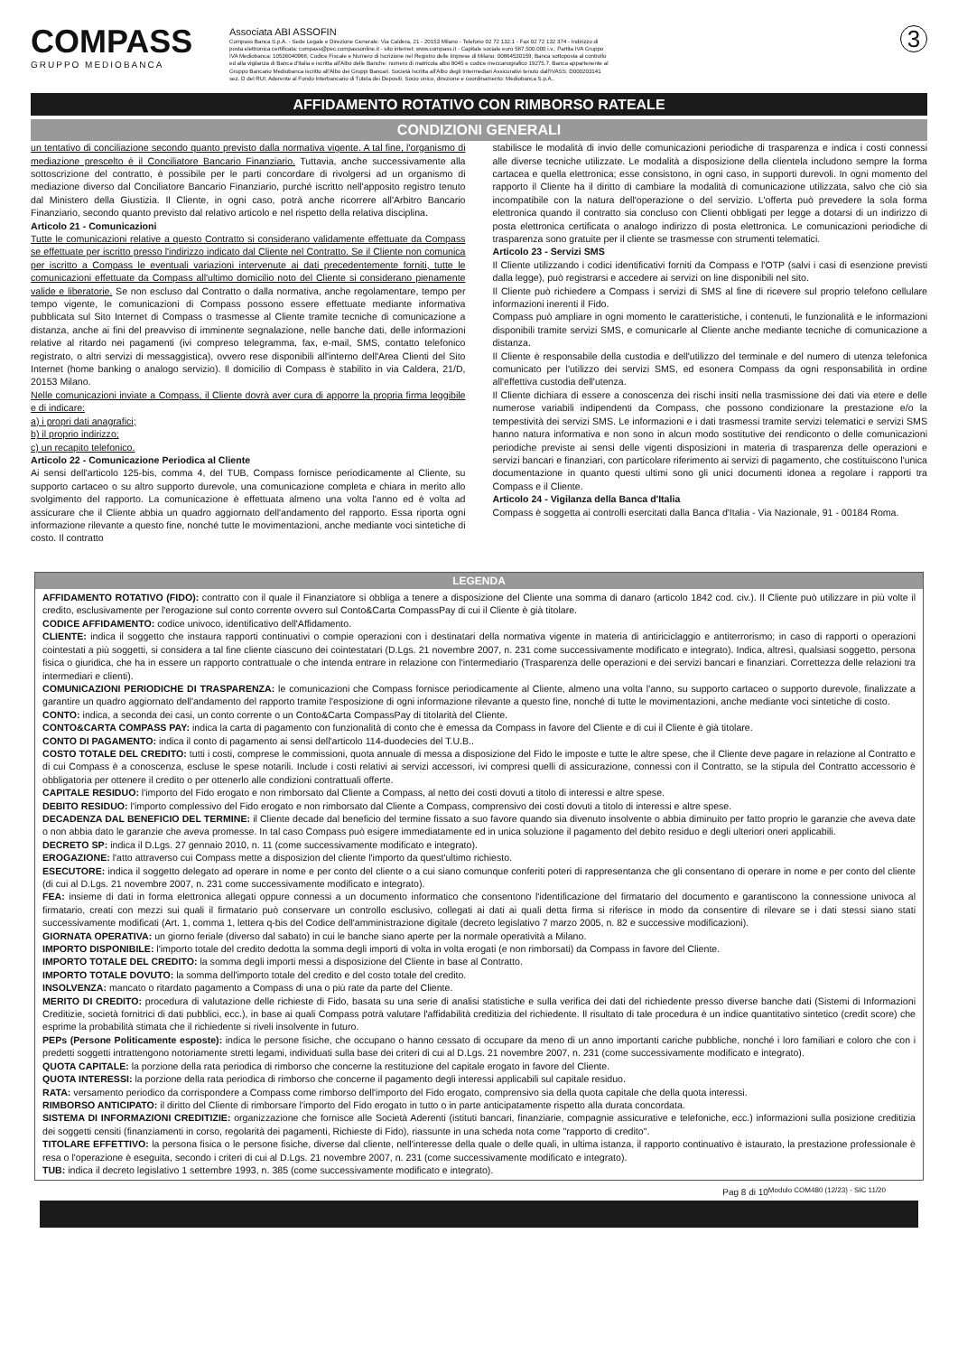COMPASS
GRUPPO MEDIOBANCA
Associata ABI ASSOFIN
Compass Banca S.p.A. - Sede Legale e Direzione Generale: Via Caldera, 21 - 20153 Milano - Telefono 02 72 132.1 - Fax 02 72 132 374 - Indirizzo di posta elettronica certificata: compass@pec.compassonline.it - sito internet: www.compass.it - Capitale sociale euro 587.500.000 i.v.; Partita IVA Gruppo IVA Mediobanca: 10536040966; Codice Fiscale e Numero di Iscrizione nel Registro delle Imprese di Milano: 00864530159; Banca sottoposta al controllo ed alla vigilanza di Banca d'Italia e iscritta all'Albo delle Banche: numero di matricola albo 8045 e codice meccanografico 19275.7. Banca appartenente al Gruppo Bancario Mediobanca iscritto all'Albo dei Gruppi Bancari. Società Iscritta all'Albo degli Intermediari Assicurativi tenuto dall'IVASS: D000203141 sez. D del RUI; Aderente al Fondo Interbancario di Tutela dei Depositi; Socio unico, direzione e coordinamento: Mediobanca S.p.A..
3
AFFIDAMENTO ROTATIVO CON RIMBORSO RATEALE
CONDIZIONI GENERALI
un tentativo di conciliazione secondo quanto previsto dalla normativa vigente. A tal fine, l'organismo di mediazione prescelto è il Conciliatore Bancario Finanziario. Tuttavia, anche successivamente alla sottoscrizione del contratto, è possibile per le parti concordare di rivolgersi ad un organismo di mediazione diverso dal Conciliatore Bancario Finanziario, purché iscritto nell'apposito registro tenuto dal Ministero della Giustizia. Il Cliente, in ogni caso, potrà anche ricorrere all'Arbitro Bancario Finanziario, secondo quanto previsto dal relativo articolo e nel rispetto della relativa disciplina.
Articolo 21 - Comunicazioni
Tutte le comunicazioni relative a questo Contratto si considerano validamente effettuate da Compass se effettuate per iscritto presso l'indirizzo indicato dal Cliente nel Contratto. Se il Cliente non comunica per iscritto a Compass le eventuali variazioni intervenute ai dati precedentemente forniti, tutte le comunicazioni effettuate da Compass all'ultimo domicilio noto del Cliente si considerano pienamente valide e liberatorie. Se non escluso dal Contratto o dalla normativa, anche regolamentare, tempo per tempo vigente, le comunicazioni di Compass possono essere effettuate mediante informativa pubblicata sul Sito Internet di Compass o trasmesse al Cliente tramite tecniche di comunicazione a distanza, anche ai fini del preavviso di imminente segnalazione, nelle banche dati, delle informazioni relative al ritardo nei pagamenti (ivi compreso telegramma, fax, e-mail, SMS, contatto telefonico registrato, o altri servizi di messaggistica), ovvero rese disponibili all'interno dell'Area Clienti del Sito Internet (home banking o analogo servizio). Il domicilio di Compass è stabilito in via Caldera, 21/D, 20153 Milano.
Nelle comunicazioni inviate a Compass, il Cliente dovrà aver cura di apporre la propria firma leggibile e di indicare:
a) i propri dati anagrafici;
b) il proprio indirizzo;
c) un recapito telefonico.
Articolo 22 - Comunicazione Periodica al Cliente
Ai sensi dell'articolo 125-bis, comma 4, del TUB, Compass fornisce periodicamente al Cliente, su supporto cartaceo o su altro supporto durevole, una comunicazione completa e chiara in merito allo svolgimento del rapporto. La comunicazione è effettuata almeno una volta l'anno ed è volta ad assicurare che il Cliente abbia un quadro aggiornato dell'andamento del rapporto. Essa riporta ogni informazione rilevante a questo fine, nonché tutte le movimentazioni, anche mediante voci sintetiche di costo. Il contratto
stabilisce le modalità di invio delle comunicazioni periodiche di trasparenza e indica i costi connessi alle diverse tecniche utilizzate. Le modalità a disposizione della clientela includono sempre la forma cartacea e quella elettronica; esse consistono, in ogni caso, in supporti durevoli. In ogni momento del rapporto il Cliente ha il diritto di cambiare la modalità di comunicazione utilizzata, salvo che ciò sia incompatibile con la natura dell'operazione o del servizio. L'offerta può prevedere la sola forma elettronica quando il contratto sia concluso con Clienti obbligati per legge a dotarsi di un indirizzo di posta elettronica certificata o analogo indirizzo di posta elettronica. Le comunicazioni periodiche di trasparenza sono gratuite per il cliente se trasmesse con strumenti telematici.
Articolo 23 - Servizi SMS
Il Cliente utilizzando i codici identificativi forniti da Compass e l'OTP (salvi i casi di esenzione previsti dalla legge), può registrarsi e accedere ai servizi on line disponibili nel sito.
Il Cliente può richiedere a Compass i servizi di SMS al fine di ricevere sul proprio telefono cellulare informazioni inerenti il Fido.
Compass può ampliare in ogni momento le caratteristiche, i contenuti, le funzionalità e le informazioni disponibili tramite servizi SMS, e comunicarle al Cliente anche mediante tecniche di comunicazione a distanza.
Il Cliente è responsabile della custodia e dell'utilizzo del terminale e del numero di utenza telefonica comunicato per l'utilizzo dei servizi SMS, ed esonera Compass da ogni responsabilità in ordine all'effettiva custodia dell'utenza.
Il Cliente dichiara di essere a conoscenza dei rischi insiti nella trasmissione dei dati via etere e delle numerose variabili indipendenti da Compass, che possono condizionare la prestazione e/o la tempestività dei servizi SMS. Le informazioni e i dati trasmessi tramite servizi telematici e servizi SMS hanno natura informativa e non sono in alcun modo sostitutive dei rendiconto o delle comunicazioni periodiche previste ai sensi delle vigenti disposizioni in materia di trasparenza delle operazioni e servizi bancari e finanziari, con particolare riferimento ai servizi di pagamento, che costituiscono l'unica documentazione in quanto questi ultimi sono gli unici documenti idonea a regolare i rapporti tra Compass e il Cliente.
Articolo 24 - Vigilanza della Banca d'Italia
Compass è soggetta ai controlli esercitati dalla Banca d'Italia - Via Nazionale, 91 - 00184 Roma.
LEGENDA
AFFIDAMENTO ROTATIVO (FIDO): contratto con il quale il Finanziatore si obbliga a tenere a disposizione del Cliente una somma di danaro (articolo 1842 cod. civ.). Il Cliente può utilizzare in più volte il credito, esclusivamente per l'erogazione sul conto corrente ovvero sul Conto&Carta CompassPay di cui il Cliente è già titolare.
CODICE AFFIDAMENTO: codice univoco, identificativo dell'Affidamento.
CLIENTE: indica il soggetto che instaura rapporti continuativi o compie operazioni con i destinatari della normativa vigente in materia di antiriciclaggio e antiterrorismo; in caso di rapporti o operazioni cointestati a più soggetti, si considera a tal fine cliente ciascuno dei cointestatari (D.Lgs. 21 novembre 2007, n. 231 come successivamente modificato e integrato). Indica, altresì, qualsiasi soggetto, persona fisica o giuridica, che ha in essere un rapporto contrattuale o che intenda entrare in relazione con l'intermediario (Trasparenza delle operazioni e dei servizi bancari e finanziari. Correttezza delle relazioni tra intermediari e clienti).
COMUNICAZIONI PERIODICHE DI TRASPARENZA: le comunicazioni che Compass fornisce periodicamente al Cliente, almeno una volta l'anno, su supporto cartaceo o supporto durevole, finalizzate a garantire un quadro aggiornato dell'andamento del rapporto tramite l'esposizione di ogni informazione rilevante a questo fine, nonché di tutte le movimentazioni, anche mediante voci sintetiche di costo.
CONTO: indica, a seconda dei casi, un conto corrente o un Conto&Carta CompassPay di titolarità del Cliente.
CONTO&CARTA COMPASS PAY: indica la carta di pagamento con funzionalità di conto che è emessa da Compass in favore del Cliente e di cui il Cliente è già titolare.
CONTO DI PAGAMENTO: indica il conto di pagamento ai sensi dell'articolo 114-duodecies del T.U.B..
COSTO TOTALE DEL CREDITO: tutti i costi, comprese le commissioni, quota annuale di messa a disposizione del Fido le imposte e tutte le altre spese, che il Cliente deve pagare in relazione al Contratto e di cui Compass è a conoscenza, escluse le spese notarili. Include i costi relativi ai servizi accessori, ivi compresi quelli di assicurazione, connessi con il Contratto, se la stipula del Contratto accessorio è obbligatoria per ottenere il credito o per ottenerlo alle condizioni contrattuali offerte.
CAPITALE RESIDUO: l'importo del Fido erogato e non rimborsato dal Cliente a Compass, al netto dei costi dovuti a titolo di interessi e altre spese.
DEBITO RESIDUO: l'importo complessivo del Fido erogato e non rimborsato dal Cliente a Compass, comprensivo dei costi dovuti a titolo di interessi e altre spese.
DECADENZA DAL BENEFICIO DEL TERMINE: il Cliente decade dal beneficio del termine fissato a suo favore quando sia divenuto insolvente o abbia diminuito per fatto proprio le garanzie che aveva date o non abbia dato le garanzie che aveva promesse. In tal caso Compass può esigere immediatamente ed in unica soluzione il pagamento del debito residuo e degli ulteriori oneri applicabili.
DECRETO SP: indica il D.Lgs. 27 gennaio 2010, n. 11 (come successivamente modificato e integrato).
EROGAZIONE: l'atto attraverso cui Compass mette a disposizion del cliente l'importo da quest'ultimo richiesto.
ESECUTORE: indica il soggetto delegato ad operare in nome e per conto del cliente o a cui siano comunque conferiti poteri di rappresentanza che gli consentano di operare in nome e per conto del cliente (di cui al D.Lgs. 21 novembre 2007, n. 231 come successivamente modificato e integrato).
FEA: insieme di dati in forma elettronica allegati oppure connessi a un documento informatico che consentono l'identificazione del firmatario del documento e garantiscono la connessione univoca al firmatario, creati con mezzi sui quali il firmatario può conservare un controllo esclusivo, collegati ai dati ai quali detta firma si riferisce in modo da consentire di rilevare se i dati stessi siano stati successivamente modificati (Art. 1, comma 1, lettera q-bis del Codice dell'amministrazione digitale (decreto legislativo 7 marzo 2005, n. 82 e successive modificazioni).
GIORNATA OPERATIVA: un giorno feriale (diverso dal sabato) in cui le banche siano aperte per la normale operatività a Milano.
IMPORTO DISPONIBILE: l'importo totale del credito dedotta la somma degli importi di volta in volta erogati (e non rimborsati) da Compass in favore del Cliente.
IMPORTO TOTALE DEL CREDITO: la somma degli importi messi a disposizione del Cliente in base al Contratto.
IMPORTO TOTALE DOVUTO: la somma dell'importo totale del credito e del costo totale del credito.
INSOLVENZA: mancato o ritardato pagamento a Compass di una o più rate da parte del Cliente.
MERITO DI CREDITO: procedura di valutazione delle richieste di Fido, basata su una serie di analisi statistiche e sulla verifica dei dati del richiedente presso diverse banche dati (Sistemi di Informazioni Creditizie, società fornitrici di dati pubblici, ecc.), in base ai quali Compass potrà valutare l'affidabilità creditizia del richiedente. Il risultato di tale procedura è un indice quantitativo sintetico (credit score) che esprime la probabilità stimata che il richiedente si riveli insolvente in futuro.
PEPs (Persone Politicamente esposte): indica le persone fisiche, che occupano o hanno cessato di occupare da meno di un anno importanti cariche pubbliche, nonché i loro familiari e coloro che con i predetti soggetti intrattengono notoriamente stretti legami, individuati sulla base dei criteri di cui al D.Lgs. 21 novembre 2007, n. 231 (come successivamente modificato e integrato).
QUOTA CAPITALE: la porzione della rata periodica di rimborso che concerne la restituzione del capitale erogato in favore del Cliente.
QUOTA INTERESSI: la porzione della rata periodica di rimborso che concerne il pagamento degli interessi applicabili sul capitale residuo.
RATA: versamento periodico da corrispondere a Compass come rimborso dell'importo del Fido erogato, comprensivo sia della quota capitale che della quota interessi.
RIMBORSO ANTICIPATO: il diritto del Cliente di rimborsare l'importo del Fido erogato in tutto o in parte anticipatamente rispetto alla durata concordata.
SISTEMA DI INFORMAZIONI CREDITIZIE: organizzazione che fornisce alle Società Aderenti (istituti bancari, finanziarie, compagnie assicurative e telefoniche, ecc.) informazioni sulla posizione creditizia dei soggetti censiti (finanziamenti in corso, regolarità dei pagamenti, Richieste di Fido), riassunte in una scheda nota come "rapporto di credito".
TITOLARE EFFETTIVO: la persona fisica o le persone fisiche, diverse dal cliente, nell'interesse della quale o delle quali, in ultima istanza, il rapporto continuativo è istaurato, la prestazione professionale è resa o l'operazione è eseguita, secondo i criteri di cui al D.Lgs. 21 novembre 2007, n. 231 (come successivamente modificato e integrato).
TUB: indica il decreto legislativo 1 settembre 1993, n. 385 (come successivamente modificato e integrato).
Pag 8 di 10 Modulo COM480 (12/23) - SIC 11/20